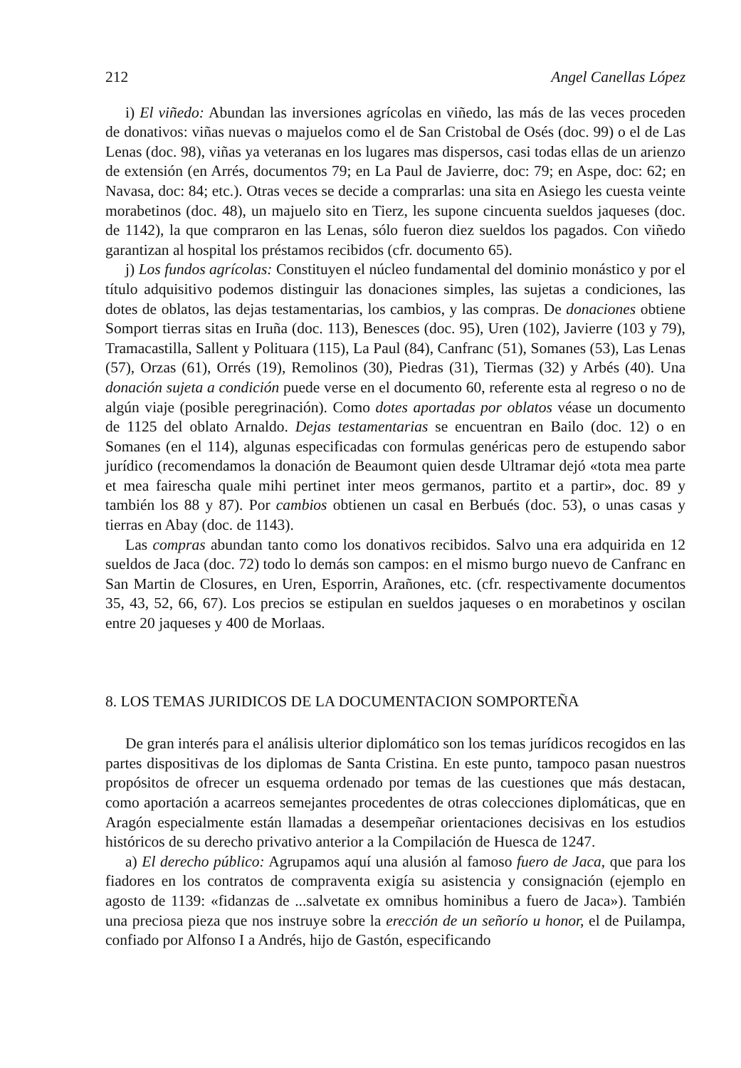212 Angel Canellas López
i) El viñedo: Abundan las inversiones agrícolas en viñedo, las más de las veces proceden de donativos: viñas nuevas o majuelos como el de San Cristobal de Osés (doc. 99) o el de Las Lenas (doc. 98), viñas ya veteranas en los lugares mas dispersos, casi todas ellas de un arienzo de extensión (en Arrés, documentos 79; en La Paul de Javierre, doc: 79; en Aspe, doc: 62; en Navasa, doc: 84; etc.). Otras veces se decide a comprarlas: una sita en Asiego les cuesta veinte morabetinos (doc. 48), un majuelo sito en Tierz, les supone cincuenta sueldos jaqueses (doc. de 1142), la que compraron en las Lenas, sólo fueron diez sueldos los pagados. Con viñedo garantizan al hospital los préstamos recibidos (cfr. documento 65).
j) Los fundos agrícolas: Constituyen el núcleo fundamental del dominio monástico y por el título adquisitivo podemos distinguir las donaciones simples, las sujetas a condiciones, las dotes de oblatos, las dejas testamentarias, los cambios, y las compras. De donaciones obtiene Somport tierras sitas en Iruña (doc. 113), Benesces (doc. 95), Uren (102), Javierre (103 y 79), Tramacastilla, Sallent y Polituara (115), La Paul (84), Canfranc (51), Somanes (53), Las Lenas (57), Orzas (61), Orrés (19), Remolinos (30), Piedras (31), Tiermas (32) y Arbés (40). Una donación sujeta a condición puede verse en el documento 60, referente esta al regreso o no de algún viaje (posible peregrinación). Como dotes aportadas por oblatos véase un documento de 1125 del oblato Arnaldo. Dejas testamentarias se encuentran en Bailo (doc. 12) o en Somanes (en el 114), algunas especificadas con formulas genéricas pero de estupendo sabor jurídico (recomendamos la donación de Beaumont quien desde Ultramar dejó «tota mea parte et mea fairescha quale mihi pertinet inter meos germanos, partito et a partir», doc. 89 y también los 88 y 87). Por cambios obtienen un casal en Berbués (doc. 53), o unas casas y tierras en Abay (doc. de 1143).
Las compras abundan tanto como los donativos recibidos. Salvo una era adquirida en 12 sueldos de Jaca (doc. 72) todo lo demás son campos: en el mismo burgo nuevo de Canfranc en San Martin de Closures, en Uren, Esporrin, Arañones, etc. (cfr. respectivamente documentos 35, 43, 52, 66, 67). Los precios se estipulan en sueldos jaqueses o en morabetinos y oscilan entre 20 jaqueses y 400 de Morlaas.
8. LOS TEMAS JURIDICOS DE LA DOCUMENTACION SOMPORTEÑA
De gran interés para el análisis ulterior diplomático son los temas jurídicos recogidos en las partes dispositivas de los diplomas de Santa Cristina. En este punto, tampoco pasan nuestros propósitos de ofrecer un esquema ordenado por temas de las cuestiones que más destacan, como aportación a acarreos semejantes procedentes de otras colecciones diplomáticas, que en Aragón especialmente están llamadas a desempeñar orientaciones decisivas en los estudios históricos de su derecho privativo anterior a la Compilación de Huesca de 1247.
a) El derecho público: Agrupamos aquí una alusión al famoso fuero de Jaca, que para los fiadores en los contratos de compraventa exigía su asistencia y consignación (ejemplo en agosto de 1139: «fidanzas de ...salvetate ex omnibus hominibus a fuero de Jaca»). También una preciosa pieza que nos instruye sobre la erección de un señorío u honor, el de Puilampa, confiado por Alfonso I a Andrés, hijo de Gastón, especificando